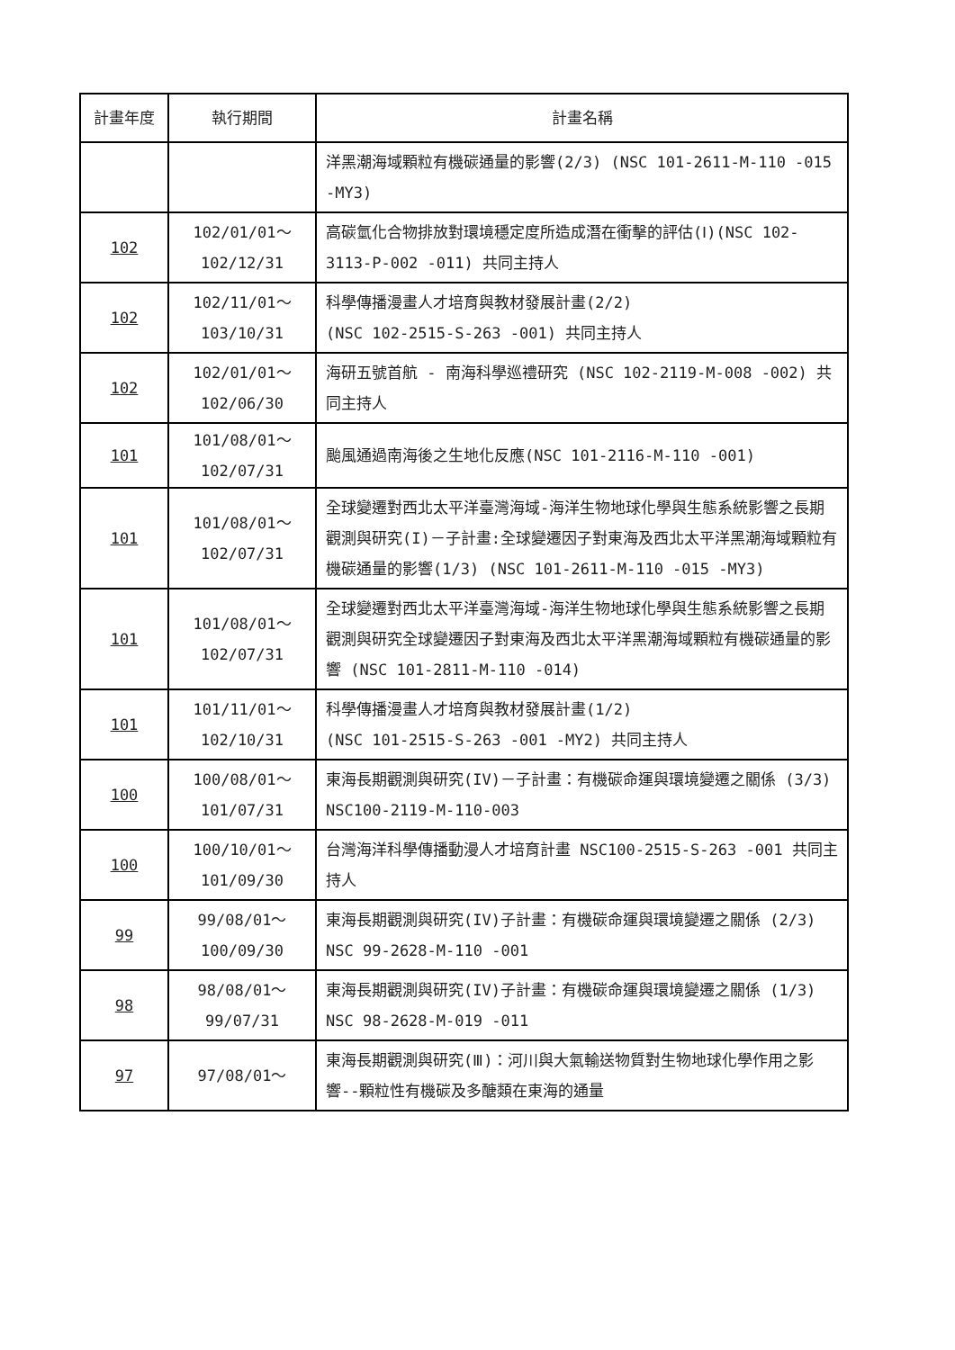| 計畫年度 | 執行期間 | 計畫名稱 |
| --- | --- | --- |
| | | 洋黑潮海域顆粒有機碳通量的影響(2/3) (NSC 101-2611-M-110 -015 -MY3) |
| 102 | 102/01/01～ 102/12/31 | 高碳氫化合物排放對環境穩定度所造成潛在衝擊的評估(Ⅰ)(NSC 102-3113-P-002 -011) 共同主持人 |
| 102 | 102/11/01～ 103/10/31 | 科學傳播漫畫人才培育與教材發展計畫(2/2) (NSC 102-2515-S-263 -001) 共同主持人 |
| 102 | 102/01/01～ 102/06/30 | 海研五號首航 - 南海科學巡禮研究 (NSC 102-2119-M-008 -002) 共同主持人 |
| 101 | 101/08/01～ 102/07/31 | 颱風通過南海後之生地化反應(NSC 101-2116-M-110 -001) |
| 101 | 101/08/01～ 102/07/31 | 全球變遷對西北太平洋臺灣海域-海洋生物地球化學與生態系統影響之長期觀測與研究(I)－子計畫:全球變遷因子對東海及西北太平洋黑潮海域顆粒有機碳通量的影響(1/3) (NSC 101-2611-M-110 -015 -MY3) |
| 101 | 101/08/01～ 102/07/31 | 全球變遷對西北太平洋臺灣海域-海洋生物地球化學與生態系統影響之長期觀測與研究全球變遷因子對東海及西北太平洋黑潮海域顆粒有機碳通量的影響 (NSC 101-2811-M-110 -014) |
| 101 | 101/11/01～ 102/10/31 | 科學傳播漫畫人才培育與教材發展計畫(1/2) (NSC 101-2515-S-263 -001 -MY2) 共同主持人 |
| 100 | 100/08/01～ 101/07/31 | 東海長期觀測與研究(IV)－子計畫：有機碳命運與環境變遷之關係 (3/3) NSC100-2119-M-110-003 |
| 100 | 100/10/01～ 101/09/30 | 台灣海洋科學傳播動漫人才培育計畫 NSC100-2515-S-263 -001 共同主持人 |
| 99 | 99/08/01～ 100/09/30 | 東海長期觀測與研究(IV)子計畫：有機碳命運與環境變遷之關係 (2/3) NSC 99-2628-M-110 -001 |
| 98 | 98/08/01～ 99/07/31 | 東海長期觀測與研究(IV)子計畫：有機碳命運與環境變遷之關係 (1/3) NSC 98-2628-M-019 -011 |
| 97 | 97/08/01～ | 東海長期觀測與研究(Ⅲ)：河川與大氣輸送物質對生物地球化學作用之影響--顆粒性有機碳及多醣類在東海的通量 |